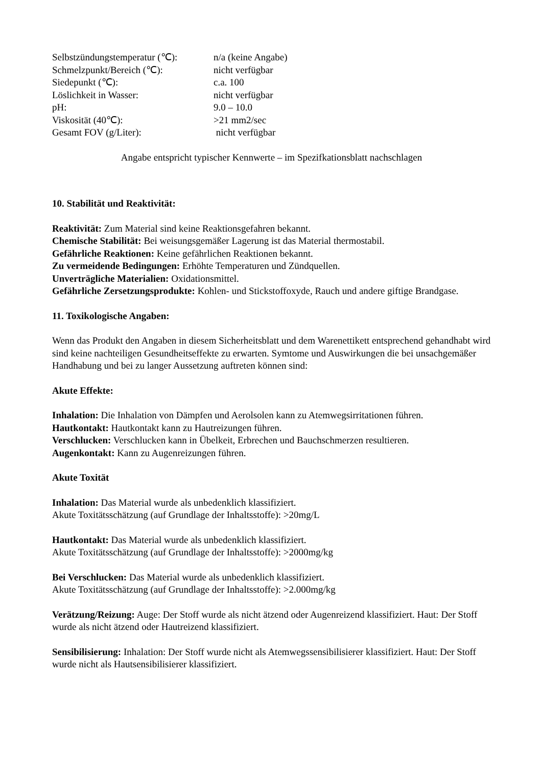| Selbstzündungstemperatur (℃): | n/a (keine Angabe) |
| Schmelzpunkt/Bereich (℃): | nicht verfügbar |
| Siedepunkt (℃): | c.a. 100 |
| Löslichkeit in Wasser: | nicht verfügbar |
| pH: | 9.0 – 10.0 |
| Viskosität (40℃): | >21 mm2/sec |
| Gesamt FOV (g/Liter): | nicht verfügbar |
Angabe entspricht typischer Kennwerte – im Spezifkationsblatt nachschlagen
10. Stabilität und Reaktivität:
Reaktivität: Zum Material sind keine Reaktionsgefahren bekannt.
Chemische Stabilität: Bei weisungsgemäßer Lagerung ist das Material thermostabil.
Gefährliche Reaktionen: Keine gefährlichen Reaktionen bekannt.
Zu vermeidende Bedingungen: Erhöhte Temperaturen und Zündquellen.
Unverträgliche Materialien: Oxidationsmittel.
Gefährliche Zersetzungsprodukte: Kohlen- und Stickstoffoxyde, Rauch und andere giftige Brandgase.
11. Toxikologische Angaben:
Wenn das Produkt den Angaben in diesem Sicherheitsblatt und dem Warenettikett entsprechend gehandhabt wird sind keine nachteiligen Gesundheitseffekte zu erwarten. Symtome und Auswirkungen die bei unsachgemäßer Handhabung und bei zu langer Aussetzung auftreten können sind:
Akute Effekte:
Inhalation: Die Inhalation von Dämpfen und Aerolsolen kann zu Atemwegsirritationen führen.
Hautkontakt: Hautkontakt kann zu Hautreizungen führen.
Verschlucken: Verschlucken kann in Übelkeit, Erbrechen und Bauchschmerzen resultieren.
Augenkontakt: Kann zu Augenreizungen führen.
Akute Toxität
Inhalation: Das Material wurde als unbedenklich klassifiziert.
Akute Toxitätsschätzung (auf Grundlage der Inhaltsstoffe): >20mg/L
Hautkontakt: Das Material wurde als unbedenklich klassifiziert.
Akute Toxitätsschätzung (auf Grundlage der Inhaltsstoffe): >2000mg/kg
Bei Verschlucken: Das Material wurde als unbedenklich klassifiziert.
Akute Toxitätsschätzung (auf Grundlage der Inhaltsstoffe): >2.000mg/kg
Verätzung/Reizung: Auge: Der Stoff wurde als nicht ätzend oder Augenreizend klassifiziert. Haut: Der Stoff wurde als nicht ätzend oder Hautreizend klassifiziert.
Sensibilisierung: Inhalation: Der Stoff wurde nicht als Atemwegssensibilisierer klassifiziert. Haut: Der Stoff wurde nicht als Hautsensibilisierer klassifiziert.